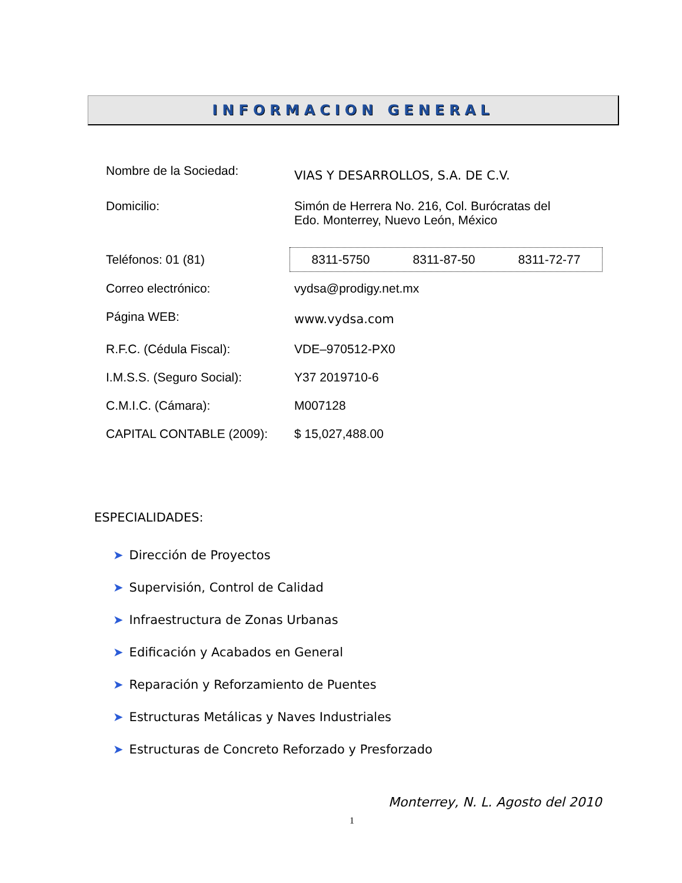INFORMACION GENERAL
Nombre de la Sociedad:
VIAS Y DESARROLLOS, S.A. DE C.V.
Domicilio: Simón de Herrera No. 216, Col. Burócratas del
Edo. Monterrey, Nuevo León, México
Teléfonos: 01 (81)
8311-5750 8311-87-50 8311-72-77
Correo electrónico: vydsa@prodigy.net.mx
Página WEB:
www.vydsa.com
R.F.C. (Cédula Fiscal): VDE–970512-PX0
I.M.S.S. (Seguro Social): Y37 2019710-6
C.M.I.C. (Cámara): M007128
CAPITAL CONTABLE (2009): $ 15,027,488.00
ESPECIALIDADES:
➤ Dirección de Proyectos
➤ Supervisión, Control de Calidad
➤ Infraestructura de Zonas Urbanas
➤ Edificación y Acabados en General
➤ Reparación y Reforzamiento de Puentes
➤ Estructuras Metálicas y Naves Industriales
➤ Estructuras de Concreto Reforzado y Presforzado
Monterrey, N. L. Agosto del 2010
1